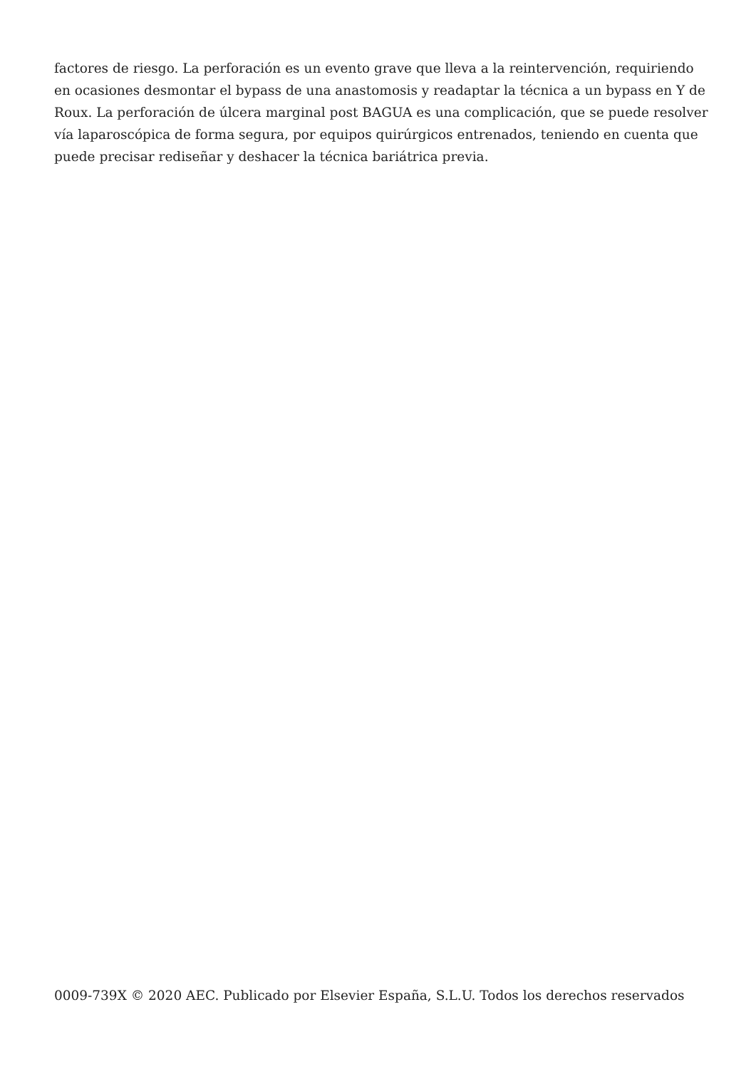factores de riesgo. La perforación es un evento grave que lleva a la reintervención, requiriendo en ocasiones desmontar el bypass de una anastomosis y readaptar la técnica a un bypass en Y de Roux. La perforación de úlcera marginal post BAGUA es una complicación, que se puede resolver vía laparoscópica de forma segura, por equipos quirúrgicos entrenados, teniendo en cuenta que puede precisar rediseñar y deshacer la técnica bariátrica previa.
0009-739X © 2020 AEC. Publicado por Elsevier España, S.L.U. Todos los derechos reservados